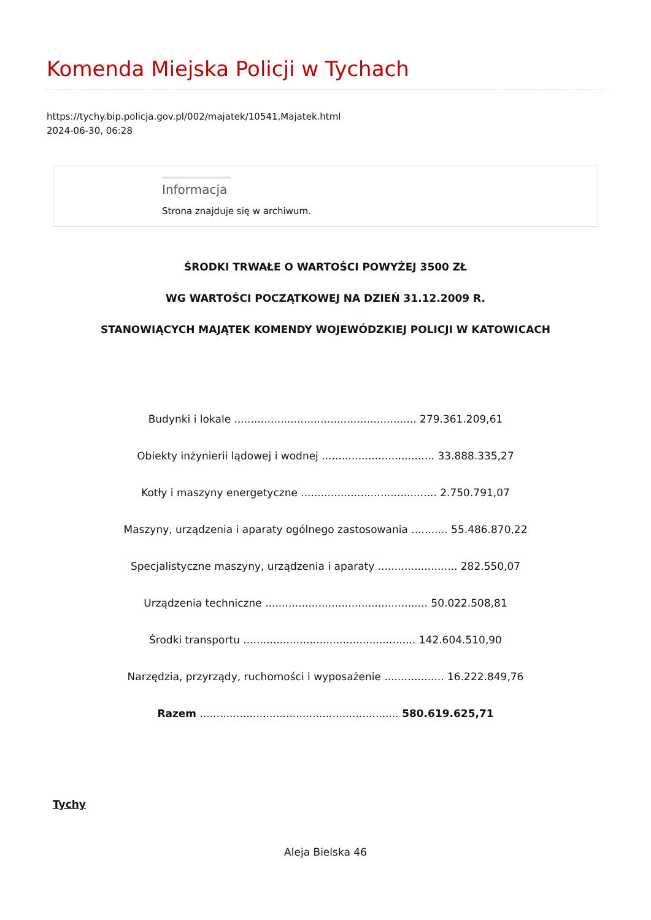Komenda Miejska Policji w Tychach
https://tychy.bip.policja.gov.pl/002/majatek/10541,Majatek.html
2024-06-30, 06:28
Informacja
Strona znajduje się w archiwum.
ŚRODKI TRWAŁE O WARTOŚCI POWYŻEJ 3500 ZŁ
WG WARTOŚCI POCZĄTKOWEJ NA DZIEŃ 31.12.2009 R.
STANOWIĄCYCH MAJĄTEK KOMENDY WOJEWÓDZKIEJ POLICJI W KATOWICACH
Budynki i lokale ....................................................... 279.361.209,61
Obiekty inżynierii lądowej i wodnej .................................. 33.888.335,27
Kotły i maszyny energetyczne ......................................... 2.750.791,07
Maszyny, urządzenia i aparaty ogólnego zastosowania ........... 55.486.870,22
Specjalistyczne maszyny, urządzenia i aparaty ........................ 282.550,07
Urządzenia techniczne ................................................. 50.022.508,81
Środki transportu .................................................... 142.604.510,90
Narzędzia, przyrządy, ruchomości i wyposażenie .................. 16.222.849,76
Razem ............................................................ 580.619.625,71
Tychy
Aleja Bielska 46